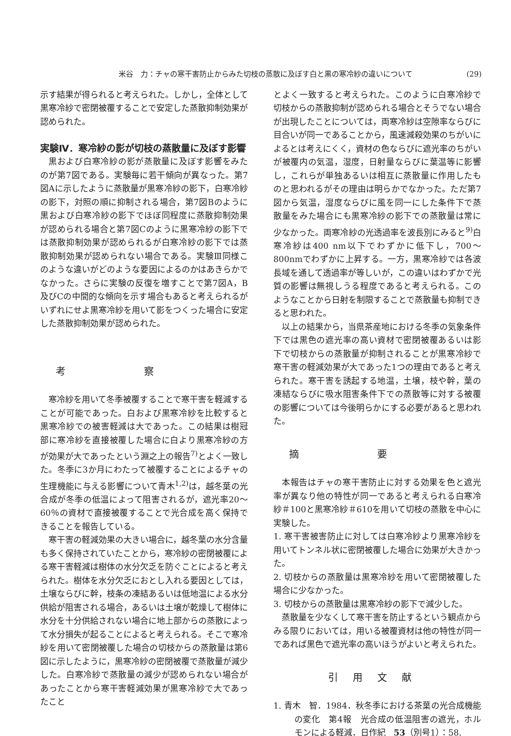米谷　力：チャの寒干害防止からみた切枝の蒸散に及ぼす白と黒の寒冷紗の違いについて (29)
示す結果が得られると考えられた。しかし，全体として黒寒冷紗で密閉被覆することで安定した蒸散抑制効果が認められた。
実験Ⅳ．寒冷紗の影が切枝の蒸散量に及ぼす影響
黒および白寒冷紗の影が蒸散量に及ぼす影響をみたのが第7図である。実験毎に若干傾向が異なった。第7図Aに示したように蒸散量が黒寒冷紗の影下，白寒冷紗の影下，対照の順に抑制される場合，第7図Bのように黒および白寒冷紗の影下でほぼ同程度に蒸散抑制効果が認められる場合と第7図Cのように黒寒冷紗の影下では蒸散抑制効果が認められるが白寒冷紗の影下では蒸散抑制効果が認められない場合である。実験Ⅲ同様このような違いがどのような要因によるのかはあきらかでなかった。さらに実験の反復を増すことで第7図A，B及びCの中間的な傾向を示す場合もあると考えられるがいずれにせよ黒寒冷紗を用いて影をつくった場合に安定した蒸散抑制効果が認められた。
考察
寒冷紗を用いて冬季被覆することで寒干害を軽減することが可能であった。白および黒寒冷紗を比較すると黒寒冷紗での被害軽減は大であった。この結果は樹冠部に寒冷紗を直接被覆した場合に白より黒寒冷紗の方が効果が大であったという淵之上の報告<sup>7)</sup>とよく一致した。冬季に3か月にわたって被覆することによるチャの生理機能に与える影響について青木<sup>1,2)</sup>は，越冬葉の光合成が冬季の低温によって阻害されるが，遮光率20～60％の資材で直接被覆することで光合成を高く保持できることを報告している。
寒干害の軽減効果の大きい場合に，越冬葉の水分含量も多く保持されていたことから，寒冷紗の密閉被覆による寒干害軽減は樹体の水分欠乏を防ぐことによると考えられた。樹体を水分欠乏におとし入れる要因としては，土壌ならびに幹，枝条の凍結あるいは低地温による水分供給が阻害される場合，あるいは土壌が乾燥して樹体に水分を十分供給されない場合に地上部からの蒸散によって水分損失が起ることによると考えられる。そこで寒冷紗を用いて密閉被覆した場合の切枝からの蒸散量は第6図に示したように，黒寒冷紗の密閉被覆で蒸散量が減少した。白寒冷紗で蒸散量の減少が認められない場合があったことから寒干害軽減効果が黒寒冷紗で大であったこと
とよく一致すると考えられた。このように白寒冷紗で切枝からの蒸散抑制が認められる場合とそうでない場合が出現したことについては，両寒冷紗は空隙率ならびに目合いが同一であることから，風速減殺効果のちがいによるとは考えにくく，資材の色ならびに遮光率のちがいが被覆内の気温，湿度，日射量ならびに葉温等に影響し，これらが単独あるいは相互に蒸散量に作用したものと思われるがその理由は明らかでなかった。ただ第7図から気温，湿度ならびに風を同一にした条件下で蒸散量をみた場合にも黒寒冷紗の影下での蒸散量は常に少なかった。両寒冷紗の光透過率を波長別にみると<sup>9)</sup>白寒冷紗は400 nm以下でわずかに低下し，700～800nmでわずかに上昇する。一方，黒寒冷紗では各波長域を通して透過率が等しいが，この違いはわずかで光質の影響は無視しうる程度であると考えられる。このようなことから日射を制限することで蒸散量も抑制できると思われた。
以上の結果から，当県茶産地における冬季の気象条件下では黒色の遮光率の高い資材で密閉被覆あるいは影下で切枝からの蒸散量が抑制されることが黒寒冷紗で寒干害の軽減効果が大であった1つの理由であると考えられた。寒干害を誘起する地温，土壌，枝や幹，葉の凍結ならびに吸水阻害条件下での蒸散等に対する被覆の影響については今後明らかにする必要があると思われた。
摘要
本報告はチャの寒干害防止に対する効果を色と遮光率が異なり他の特性が同一であると考えられる白寒冷紗＃100と黒寒冷紗＃610を用いて切枝の蒸散を中心に実験した。
1. 寒干害被害防止に対しては白寒冷紗より黒寒冷紗を用いてトンネル状に密閉被覆した場合に効果が大きかった。
2. 切枝からの蒸散量は黒寒冷紗を用いて密閉被覆した場合に少なかった。
3. 切枝からの蒸散量は黒寒冷紗の影下で減少した。
蒸散量を少なくして寒干害を防止するという観点からみる限りにおいては，用いる被覆資材は他の特性が同一であれば黒色で遮光率の高いほうがよいと考えられた。
引用文献
1. 青木　智．1984．秋冬季における茶葉の光合成機能の変化　第4報　光合成の低温阻害の遮光，ホルモンによる軽減．日作紀　53（別号1）：58.